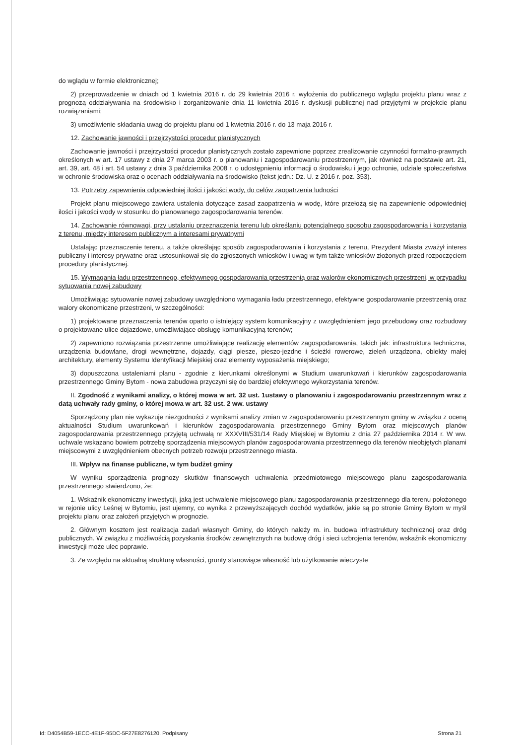do wglądu w formie elektronicznej;
2) przeprowadzenie w dniach od 1 kwietnia 2016 r. do 29 kwietnia 2016 r. wyłożenia do publicznego wglądu projektu planu wraz z prognozą oddziaływania na środowisko i zorganizowanie dnia 11 kwietnia 2016 r. dyskusji publicznej nad przyjętymi w projekcie planu rozwiązaniami;
3) umożliwienie składania uwag do projektu planu od 1 kwietnia 2016 r. do 13 maja 2016 r.
12. Zachowanie jawności i przejrzystości procedur planistycznych
Zachowanie jawności i przejrzystości procedur planistycznych zostało zapewnione poprzez zrealizowanie czynności formalno-prawnych określonych w art. 17 ustawy z dnia 27 marca 2003 r. o planowaniu i zagospodarowaniu przestrzennym, jak również na podstawie art. 21, art. 39, art. 48 i art. 54 ustawy z dnia 3 października 2008 r. o udostępnieniu informacji o środowisku i jego ochronie, udziale społeczeństwa w ochronie środowiska oraz o ocenach oddziaływania na środowisko (tekst jedn.: Dz. U. z 2016 r. poz. 353).
13. Potrzeby zapewnienia odpowiedniej ilości i jakości wody, do celów zaopatrzenia ludności
Projekt planu miejscowego zawiera ustalenia dotyczące zasad zaopatrzenia w wodę, które przełożą się na zapewnienie odpowiedniej ilości i jakości wody w stosunku do planowanego zagospodarowania terenów.
14. Zachowanie równowagi, przy ustalaniu przeznaczenia terenu lub określaniu potencjalnego sposobu zagospodarowania i korzystania z terenu, między interesem publicznym a interesami prywatnymi
Ustalając przeznaczenie terenu, a także określając sposób zagospodarowania i korzystania z terenu, Prezydent Miasta zważył interes publiczny i interesy prywatne oraz ustosunkował się do zgłoszonych wniosków i uwag w tym także wniosków złożonych przed rozpoczęciem procedury planistycznej.
15. Wymagania ładu przestrzennego, efektywnego gospodarowania przestrzenią oraz walorów ekonomicznych przestrzeni, w przypadku sytuowania nowej zabudowy
Umożliwiając sytuowanie nowej zabudowy uwzględniono wymagania ładu przestrzennego, efektywne gospodarowanie przestrzenią oraz walory ekonomiczne przestrzeni, w szczególności:
1) projektowane przeznaczenia terenów oparto o istniejący system komunikacyjny z uwzględnieniem jego przebudowy oraz rozbudowy o projektowane ulice dojazdowe, umożliwiające obsługę komunikacyjną terenów;
2) zapewniono rozwiązania przestrzenne umożliwiające realizację elementów zagospodarowania, takich jak: infrastruktura techniczna, urządzenia budowlane, drogi wewnętrzne, dojazdy, ciągi piesze, pieszo-jezdne i ścieżki rowerowe, zieleń urządzona, obiekty małej architektury, elementy Systemu Identyfikacji Miejskiej oraz elementy wyposażenia miejskiego;
3) dopuszczona ustaleniami planu - zgodnie z kierunkami określonymi w Studium uwarunkowań i kierunków zagospodarowania przestrzennego Gminy Bytom - nowa zabudowa przyczyni się do bardziej efektywnego wykorzystania terenów.
II. Zgodność z wynikami analizy, o której mowa w art. 32 ust. 1ustawy o planowaniu i zagospodarowaniu przestrzennym wraz z datą uchwały rady gminy, o której mowa w art. 32 ust. 2 ww. ustawy
Sporządzony plan nie wykazuje niezgodności z wynikami analizy zmian w zagospodarowaniu przestrzennym gminy w związku z oceną aktualności Studium uwarunkowań i kierunków zagospodarowania przestrzennego Gminy Bytom oraz miejscowych planów zagospodarowania przestrzennego przyjętą uchwałą nr XXXVIII/531/14 Rady Miejskiej w Bytomiu z dnia 27 października 2014 r. W ww. uchwale wskazano bowiem potrzebę sporządzenia miejscowych planów zagospodarowania przestrzennego dla terenów nieobjętych planami miejscowymi z uwzględnieniem obecnych potrzeb rozwoju przestrzennego miasta.
III. Wpływ na finanse publiczne, w tym budżet gminy
W wyniku sporządzenia prognozy skutków finansowych uchwalenia przedmiotowego miejscowego planu zagospodarowania przestrzennego stwierdzono, że:
1. Wskaźnik ekonomiczny inwestycji, jaką jest uchwalenie miejscowego planu zagospodarowania przestrzennego dla terenu położonego w rejonie ulicy Leśnej w Bytomiu, jest ujemny, co wynika z przewyższających dochód wydatków, jakie są po stronie Gminy Bytom w myśl projektu planu oraz założeń przyjętych w prognozie.
2. Głównym kosztem jest realizacja zadań własnych Gminy, do których należy m. in. budowa infrastruktury technicznej oraz dróg publicznych. W związku z możliwością pozyskania środków zewnętrznych na budowę dróg i sieci uzbrojenia terenów, wskaźnik ekonomiczny inwestycji może ulec poprawie.
3. Ze względu na aktualną strukturę własności, grunty stanowiące własność lub użytkowanie wieczyste
Id: D4054B59-1ECC-4E1F-95DC-5F27E8276120. Podpisany Strona 21